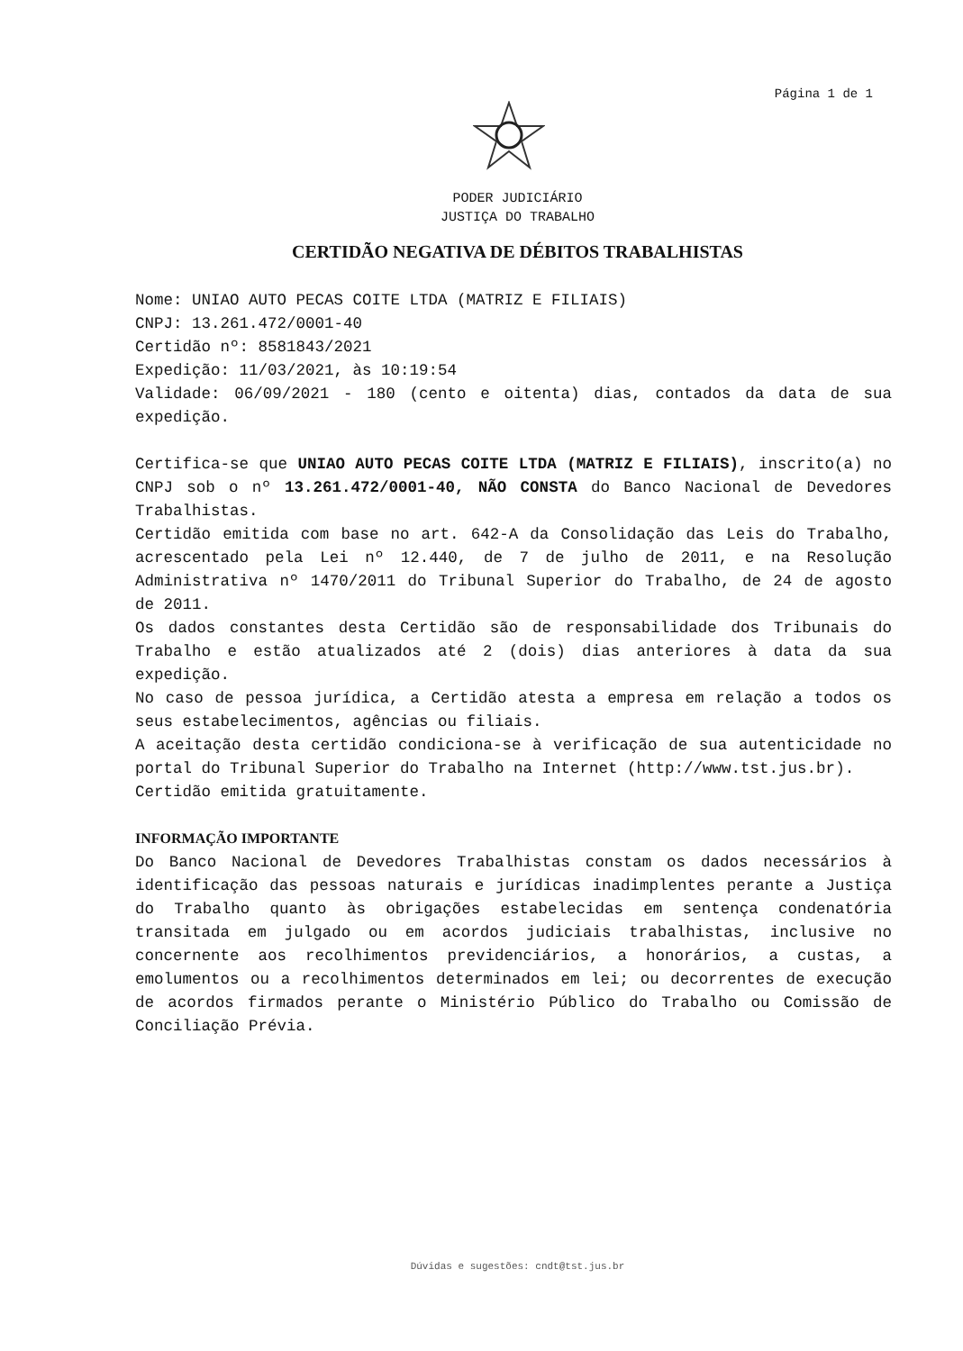Página 1 de 1
PODER JUDICIÁRIO
JUSTIÇA DO TRABALHO
CERTIDÃO NEGATIVA DE DÉBITOS TRABALHISTAS
Nome: UNIAO AUTO PECAS COITE LTDA (MATRIZ E FILIAIS)
CNPJ: 13.261.472/0001-40
Certidão nº: 8581843/2021
Expedição: 11/03/2021, às 10:19:54
Validade: 06/09/2021 - 180 (cento e oitenta) dias, contados da data de sua expedição.
Certifica-se que UNIAO AUTO PECAS COITE LTDA (MATRIZ E FILIAIS), inscrito(a) no CNPJ sob o nº 13.261.472/0001-40, NÃO CONSTA do Banco Nacional de Devedores Trabalhistas.
Certidão emitida com base no art. 642-A da Consolidação das Leis do Trabalho, acrescentado pela Lei nº 12.440, de 7 de julho de 2011, e na Resolução Administrativa nº 1470/2011 do Tribunal Superior do Trabalho, de 24 de agosto de 2011.
Os dados constantes desta Certidão são de responsabilidade dos Tribunais do Trabalho e estão atualizados até 2 (dois) dias anteriores à data da sua expedição.
No caso de pessoa jurídica, a Certidão atesta a empresa em relação a todos os seus estabelecimentos, agências ou filiais.
A aceitação desta certidão condiciona-se à verificação de sua autenticidade no portal do Tribunal Superior do Trabalho na Internet (http://www.tst.jus.br).
Certidão emitida gratuitamente.
INFORMAÇÃO IMPORTANTE
Do Banco Nacional de Devedores Trabalhistas constam os dados necessários à identificação das pessoas naturais e jurídicas inadimplentes perante a Justiça do Trabalho quanto às obrigações estabelecidas em sentença condenatória transitada em julgado ou em acordos judiciais trabalhistas, inclusive no concernente aos recolhimentos previdenciários, a honorários, a custas, a emolumentos ou a recolhimentos determinados em lei; ou decorrentes de execução de acordos firmados perante o Ministério Público do Trabalho ou Comissão de Conciliação Prévia.
Dúvidas e sugestões: cndt@tst.jus.br